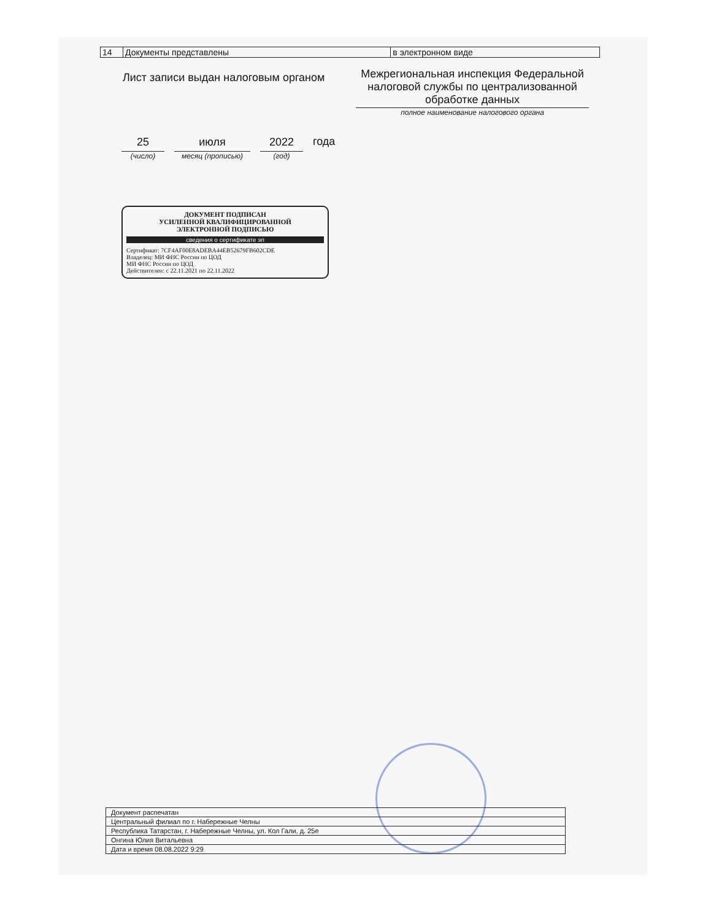| 14 | Документы представлены | в электронном виде |
Лист записи выдан налоговым органом
Межрегиональная инспекция Федеральной налоговой службы по централизованной обработке данных
полное наименование налогового органа
25
(число)
июля
месяц (прописью)
2022
(год)
года
ДОКУМЕНТ ПОДПИСАН
УСИЛЕННОЙ КВАЛИФИЦИРОВАННОЙ
ЭЛЕКТРОННОЙ ПОДПИСЬЮ
сведения о сертификате эп
Сертификат: 7CF4AF00E8ADEBA44EB52679FB602CDE
Владелец: МИ ФНС России по ЦОД
МИ ФНС России по ЦОД
Действителен: с 22.11.2021 по 22.11.2022
| Документ распечатан |
| Центральный филиал по г. Набережные Челны |
| Республика Татарстан, г. Набережные Челны, ул. Кол Гали, д. 25е |
| Онгина Юлия Витальевна |
| Дата и время 08.08.2022 9:29 |